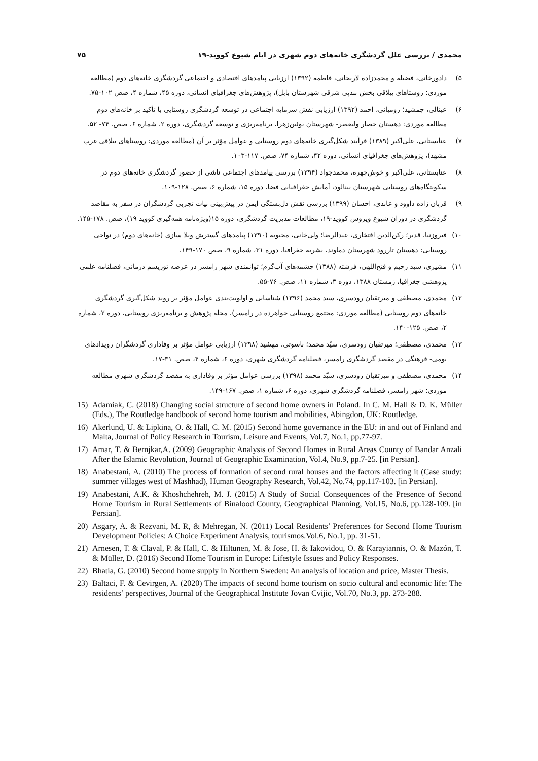۷۵ محمدی / بررسی علل گردشگری خانه‌های دوم شهری در ایام شیوع کووید-۱۹
۵) دادورخانی، فضیله و محمدزاده لاریجانی، فاطمه (۱۳۹۲) ارزیابی پیامدهای اقتصادی و اجتماعی گردشگری خانه‌های دوم (مطالعه موردی: روستاهای ییلاقی بخش بندپی شرقی شهرستان بابل)، پژوهش‌های جغرافیای انسانی، دوره ۴۵، شماره ۴، صص ۱۰۲-۷۵.
۶) عینالی، جمشید؛ رومیانی، احمد (۱۳۹۲) ارزیابی نقش سرمایه اجتماعی در توسعه گردشگری روستایی با تأکید بر خانه‌های دوم مطالعه موردی: دهستان حصار ولیعصر- شهرستان بوئین‌زهرا، برنامه‌ریزی و توسعه گردشگری، دوره ۲، شماره ۶، صص. ۷۴- ۵۲.
۷) عنابستانی، علی‌اکبر (۱۳۸۹) فرآیند شکل‌گیری خانه‌های دوم روستایی و عوامل مؤثر بر آن (مطالعه موردی: روستاهای ییلاقی غرب مشهد)، پژوهش‌های جغرافیای انسانی، دوره ۴۲، شماره ۷۴، صص. ۱۱۷-۱۰۳.
۸) عنابستانی، علی‌اکبر و خوش‌چهره، محمدجواد (۱۳۹۴) بررسی پیامدهای اجتماعی ناشی از حضور گردشگری خانه‌های دوم در سکونتگاه‌های روستایی شهرستان بینالود، آمایش جغرافیایی فضا، دوره ۱۵، شماره ۶، صص. ۱۲۸-۱۰۹.
۹) قربان زاده داوود و عابدی، احسان (۱۳۹۹) بررسی نقش دل‌بستگی ایمن در پیش‌بینی نیات تجربی گردشگران در سفر به مقاصد گردشگری در دوران شیوع ویروس کووید-۱۹، مطالعات مدیریت گردشگری، دوره ۱۵(ویژه‌نامه همه‌گیری کووید ۱۹)، صص. ۱۷۸-۱۴۵.
۱۰) فیروزنیا، قدیر؛ رکن‌الدین افتخاری، عبدالرضا؛ ولی‌خانی، محبوبه (۱۳۹۰) پیامدهای گسترش ویلا سازی (خانه‌های دوم) در نواحی روستایی: دهستان تاررود شهرستان دماوند، نشریه جغرافیا، دوره ۳۱، شماره ۹، صص ۱۷۰-۱۴۹.
۱۱) مشیری، سید رحیم و فتح‌اللهی، فرشته (۱۳۸۸) چشمه‌های آب‌گرم؛ توانمندی شهر رامسر در عرصه توریسم درمانی، فصلنامه علمی پژوهشی جغرافیا، زمستان ۱۳۸۸، دوره ۳، شماره ۱۱، صص. ۷۶-۵۵.
۱۲) محمدی، مصطفی و میرتقیان رودسری، سید محمد (۱۳۹۶) شناسایی و اولویت‌بندی عوامل مؤثر بر روند شکل‌گیری گردشگری خانه‌های دوم روستایی (مطالعه موردی: مجتمع روستایی جواهرده در رامسر)، مجله پژوهش و برنامه‌ریزی روستایی، دوره ۲، شماره ۲، صص. ۱۲۵-۱۴۰.
۱۳) محمدی، مصطفی؛ میرتقیان رودسری، سیّد محمد؛ ناسوتی، مهشید (۱۳۹۸) ارزیابی عوامل مؤثر بر وفاداری گردشگران رویدادهای بومی- فرهنگی در مقصد گردشگری رامسر، فصلنامه گردشگری شهری، دوره ۶، شماره ۴، صص. ۳۱-۱۷.
۱۴) محمدی، مصطفی و میرتقیان رودسری، سیّد محمد (۱۳۹۸) بررسی عوامل مؤثر بر وفاداری به مقصد گردشگری شهری مطالعه موردی: شهر رامسر، فصلنامه گردشگری شهری، دوره ۶، شماره ۱، صص. ۱۶۷-۱۴۹.
15) Adamiak, C. (2018) Changing social structure of second home owners in Poland. In C. M. Hall & D. K. Müller (Eds.), The Routledge handbook of second home tourism and mobilities, Abingdon, UK: Routledge.
16) Akerlund, U. & Lipkina, O. & Hall, C. M. (2015) Second home governance in the EU: in and out of Finland and Malta, Journal of Policy Research in Tourism, Leisure and Events, Vol.7, No.1, pp.77-97.
17) Amar, T. & Bernjkar,A. (2009) Geographic Analysis of Second Homes in Rural Areas County of Bandar Anzali After the Islamic Revolution, Journal of Geographic Examination, Vol.4, No.9, pp.7-25. [in Persian].
18) Anabestani, A. (2010) The process of formation of second rural houses and the factors affecting it (Case study: summer villages west of Mashhad), Human Geography Research, Vol.42, No.74, pp.117-103. [in Persian].
19) Anabestani, A.K. & Khoshchehreh, M. J. (2015) A Study of Social Consequences of the Presence of Second Home Tourism in Rural Settlements of Binalood County, Geographical Planning, Vol.15, No.6, pp.128-109. [in Persian].
20) Asgary, A. & Rezvani, M. R, & Mehregan, N. (2011) Local Residents’ Preferences for Second Home Tourism Development Policies: A Choice Experiment Analysis, tourismos.Vol.6, No.1, pp. 31-51.
21) Arnesen, T. & Claval, P. & Hall, C. & Hiltunen, M. & Jose, H. & Iakovidou, O. & Karayiannis, O. & Mazón, T. & Müller, D. (2016) Second Home Tourism in Europe: Lifestyle Issues and Policy Responses.
22) Bhatia, G. (2010) Second home supply in Northern Sweden: An analysis of location and price, Master Thesis.
23) Baltaci, F. & Cevirgen, A. (2020) The impacts of second home tourism on socio cultural and economic life: The residents’ perspectives, Journal of the Geographical Institute Jovan Cvijic, Vol.70, No.3, pp. 273-288.